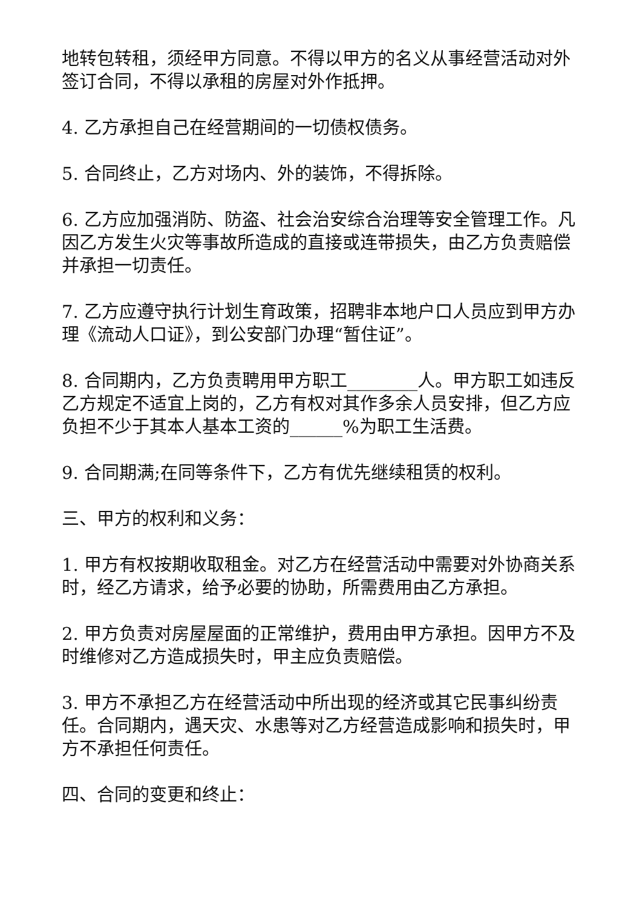地转包转租，须经甲方同意。不得以甲方的名义从事经营活动对外签订合同，不得以承租的房屋对外作抵押。
4. 乙方承担自己在经营期间的一切债权债务。
5. 合同终止，乙方对场内、外的装饰，不得拆除。
6. 乙方应加强消防、防盗、社会治安综合治理等安全管理工作。凡因乙方发生火灾等事故所造成的直接或连带损失，由乙方负责赔偿并承担一切责任。
7. 乙方应遵守执行计划生育政策，招聘非本地户口人员应到甲方办理《流动人口证》，到公安部门办理“暂住证”。
8. 合同期内，乙方负责聘用甲方职工________人。甲方职工如违反乙方规定不适宜上岗的，乙方有权对其作多余人员安排，但乙方应负担不少于其本人基本工资的______%为职工生活费。
9. 合同期满;在同等条件下，乙方有优先继续租赁的权利。
三、甲方的权利和义务：
1. 甲方有权按期收取租金。对乙方在经营活动中需要对外协商关系时，经乙方请求，给予必要的协助，所需费用由乙方承担。
2. 甲方负责对房屋屋面的正常维护，费用由甲方承担。因甲方不及时维修对乙方造成损失时，甲主应负责赔偿。
3. 甲方不承担乙方在经营活动中所出现的经济或其它民事纠纷责任。合同期内，遇天灾、水患等对乙方经营造成影响和损失时，甲方不承担任何责任。
四、合同的变更和终止：